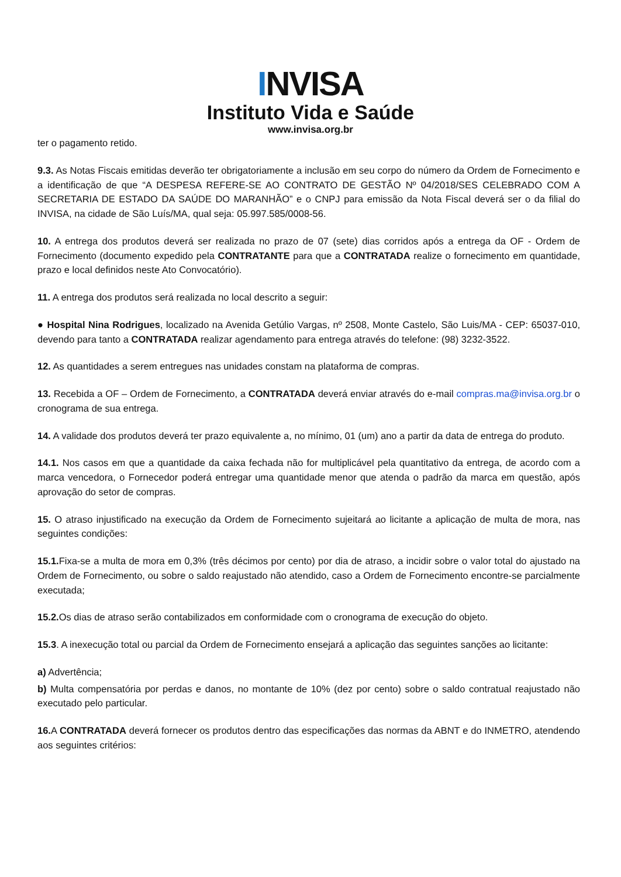INVISA
Instituto Vida e Saúde
www.invisa.org.br
ter o pagamento retido.
9.3. As Notas Fiscais emitidas deverão ter obrigatoriamente a inclusão em seu corpo do número da Ordem de Fornecimento e a identificação de que “A DESPESA REFERE-SE AO CONTRATO DE GESTÃO Nº 04/2018/SES CELEBRADO COM A SECRETARIA DE ESTADO DA SAÚDE DO MARANHÃO” e o CNPJ para emissão da Nota Fiscal deverá ser o da filial do INVISA, na cidade de São Luís/MA, qual seja: 05.997.585/0008-56.
10. A entrega dos produtos deverá ser realizada no prazo de 07 (sete) dias corridos após a entrega da OF - Ordem de Fornecimento (documento expedido pela CONTRATANTE para que a CONTRATADA realize o fornecimento em quantidade, prazo e local definidos neste Ato Convocatório).
11. A entrega dos produtos será realizada no local descrito a seguir:
● Hospital Nina Rodrigues, localizado na Avenida Getúlio Vargas, nº 2508, Monte Castelo, São Luis/MA - CEP: 65037-010, devendo para tanto a CONTRATADA realizar agendamento para entrega através do telefone: (98) 3232-3522.
12. As quantidades a serem entregues nas unidades constam na plataforma de compras.
13. Recebida a OF – Ordem de Fornecimento, a CONTRATADA deverá enviar através do e-mail compras.ma@invisa.org.br o cronograma de sua entrega.
14. A validade dos produtos deverá ter prazo equivalente a, no mínimo, 01 (um) ano a partir da data de entrega do produto.
14.1. Nos casos em que a quantidade da caixa fechada não for multiplicável pela quantitativo da entrega, de acordo com a marca vencedora, o Fornecedor poderá entregar uma quantidade menor que atenda o padrão da marca em questão, após aprovação do setor de compras.
15. O atraso injustificado na execução da Ordem de Fornecimento sujeitará ao licitante a aplicação de multa de mora, nas seguintes condições:
15.1. Fixa-se a multa de mora em 0,3% (três décimos por cento) por dia de atraso, a incidir sobre o valor total do ajustado na Ordem de Fornecimento, ou sobre o saldo reajustado não atendido, caso a Ordem de Fornecimento encontre-se parcialmente executada;
15.2. Os dias de atraso serão contabilizados em conformidade com o cronograma de execução do objeto.
15.3. A inexecução total ou parcial da Ordem de Fornecimento ensejará a aplicação das seguintes sanções ao licitante:
a) Advertência;
b) Multa compensatória por perdas e danos, no montante de 10% (dez por cento) sobre o saldo contratual reajustado não executado pelo particular.
16. A CONTRATADA deverá fornecer os produtos dentro das especificações das normas da ABNT e do INMETRO, atendendo aos seguintes critérios: